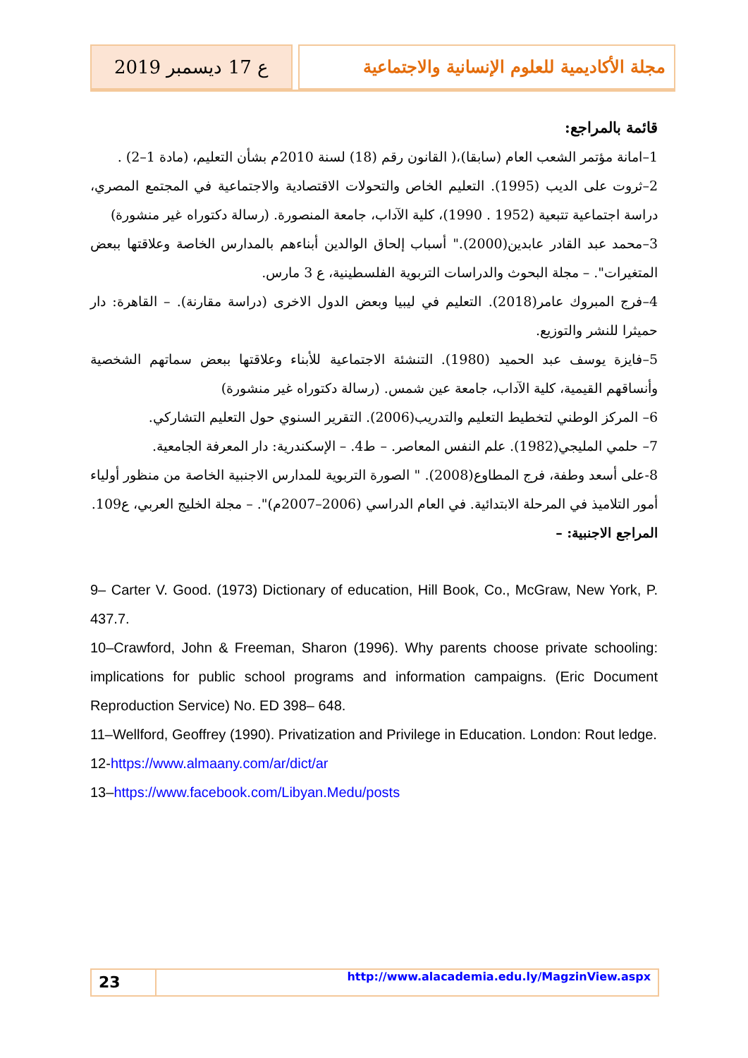ع 17 ديسمبر 2019 مجلة الأكاديمية للعلوم الإنسانية والاجتماعية
قائمة بالمراجع:
1–امانة مؤتمر الشعب العام (سابقا)،( القانون رقم (18) لسنة 2010م بشأن التعليم، (مادة 1–2) .
2–ثروت على الديب (1995). التعليم الخاص والتحولات الاقتصادية والاجتماعية في المجتمع المصري، دراسة اجتماعية تتبعية (1952 . 1990)، كلية الآداب، جامعة المنصورة. (رسالة دكتوراه غير منشورة)
3–محمد عبد القادر عابدين(2000)." أسباب إلحاق الوالدين أبناءهم بالمدارس الخاصة وعلاقتها ببعض المتغيرات". – مجلة البحوث والدراسات التربوية الفلسطينية، ع 3 مارس.
4–فرج المبروك عامر(2018). التعليم في ليبيا وبعض الدول الاخرى (دراسة مقارنة). – القاهرة: دار حميثرا للنشر والتوزيع.
5–فايزة يوسف عبد الحميد (1980). التنشئة الاجتماعية للأبناء وعلاقتها ببعض سماتهم الشخصية وأنساقهم القيمية، كلية الآداب، جامعة عين شمس. (رسالة دكتوراه غير منشورة)
6– المركز الوطني لتخطيط التعليم والتدريب(2006). التقرير السنوي حول التعليم التشاركي.
7– حلمي المليجي(1982). علم النفس المعاصر. – ط4. – الإسكندرية: دار المعرفة الجامعية.
8-على أسعد وطفة، فرج المطاوع(2008). " الصورة التربوية للمدارس الاجنبية الخاصة من منظور أولياء أمور التلاميذ في المرحلة الابتدائية. في العام الدراسي (2006–2007م)". – مجلة الخليج العربي، ع109.
المراجع الاجنبية: –
9– Carter V. Good. (1973) Dictionary of education, Hill Book, Co., McGraw, New York, P. 437.7.
10–Crawford, John & Freeman, Sharon (1996). Why parents choose private schooling: implications for public school programs and information campaigns. (Eric Document Reproduction Service) No. ED 398– 648.
11–Wellford, Geoffrey (1990). Privatization and Privilege in Education. London: Rout ledge.
12-https://www.almaany.com/ar/dict/ar
13–https://www.facebook.com/Libyan.Medu/posts
23
http://www.alacademia.edu.ly/MagzinView.aspx